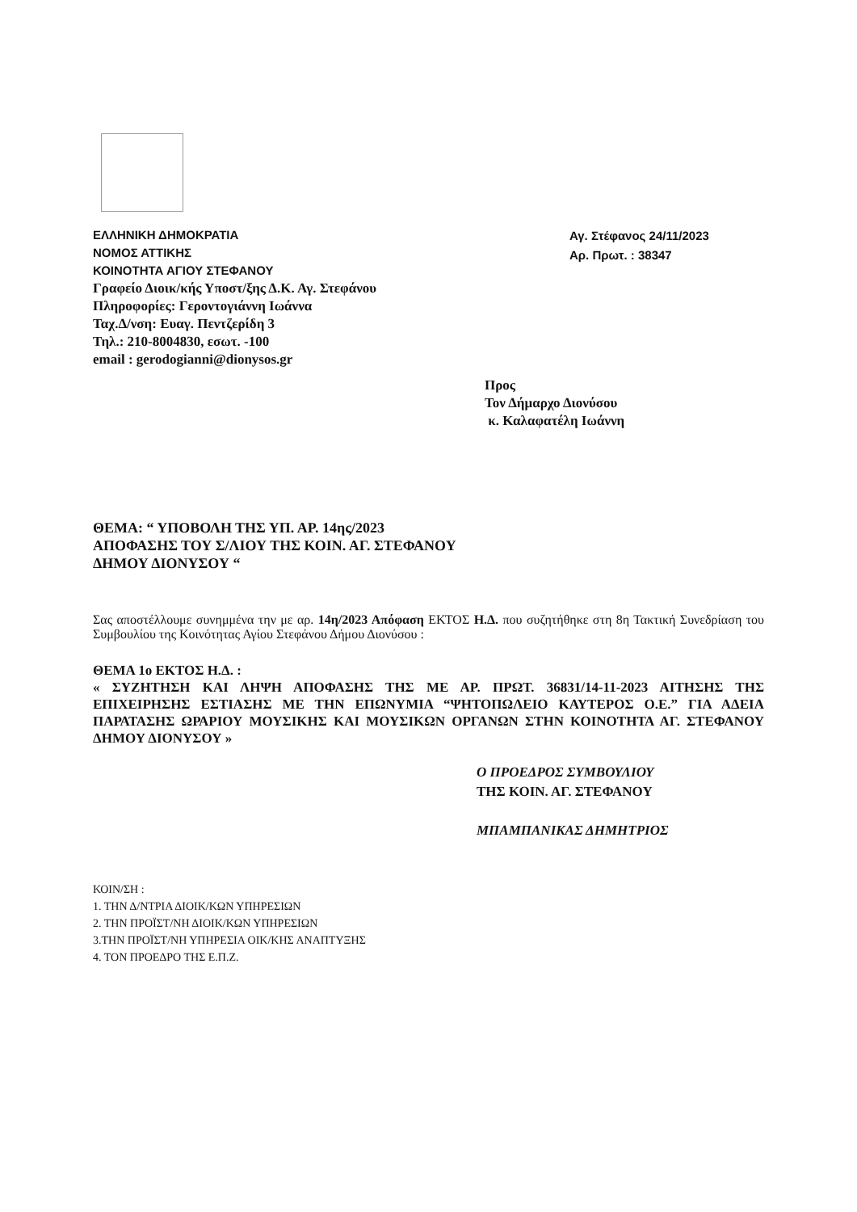ΕΛΛΗΝΙΚΗ ΔΗΜΟΚΡΑΤΙΑ
ΝΟΜΟΣ ΑΤΤΙΚΗΣ
ΚΟΙΝΟΤΗΤΑ ΑΓΙΟΥ ΣΤΕΦΑΝΟΥ
Γραφείο Διοικ/κής Υποστ/ξης Δ.Κ. Αγ. Στεφάνου
Πληροφορίες: Γεροντογιάννη Ιωάννα
Ταχ.Δ/νση: Ευαγ. Πεντζερίδη 3
Τηλ.: 210-8004830, εσωτ. -100
email : gerodogianni@dionysos.gr
Αγ. Στέφανος 24/11/2023
Αρ. Πρωτ. : 38347
Προς
Τον Δήμαρχο Διονύσου
κ. Καλαφατέλη Ιωάννη
ΘΕΜΑ: “ ΥΠΟΒΟΛΗ ΤΗΣ ΥΠ. ΑΡ. 14ης/2023
ΑΠΟΦΑΣΗΣ ΤΟΥ Σ/ΛΙΟΥ ΤΗΣ ΚΟΙΝ. ΑΓ. ΣΤΕΦΑΝΟΥ
ΔΗΜΟΥ ΔΙΟΝΥΣΟΥ “
Σας αποστέλλουμε συνημμένα την με αρ. 14η/2023 Απόφαση ΕΚΤΟΣ Η.Δ. που συζητήθηκε στη 8η Τακτική Συνεδρίαση του Συμβουλίου της Κοινότητας Αγίου Στεφάνου Δήμου Διονύσου :
ΘΕΜΑ 1ο ΕΚΤΟΣ Η.Δ. :
« ΣΥΖΗΤΗΣΗ ΚΑΙ ΛΗΨΗ ΑΠΟΦΑΣΗΣ ΤΗΣ ΜΕ ΑΡ. ΠΡΩΤ. 36831/14-11-2023 ΑΙΤΗΣΗΣ ΤΗΣ ΕΠΙΧΕΙΡΗΣΗΣ ΕΣΤΙΑΣΗΣ ΜΕ ΤΗΝ ΕΠΩΝΥΜΙΑ “ΨΗΤΟΠΩΛΕΙΟ ΚΑΥΤΕΡΟΣ Ο.Ε.” ΓΙΑ ΑΔΕΙΑ ΠΑΡΑΤΑΣΗΣ ΩΡΑΡΙΟΥ ΜΟΥΣΙΚΗΣ ΚΑΙ ΜΟΥΣΙΚΩΝ ΟΡΓΑΝΩΝ ΣΤΗΝ ΚΟΙΝΟΤΗΤΑ ΑΓ. ΣΤΕΦΑΝΟΥ ΔΗΜΟΥ ΔΙΟΝΥΣΟΥ »
Ο ΠΡΟΕΔΡΟΣ ΣΥΜΒΟΥΛΙΟΥ
ΤΗΣ ΚΟΙΝ. ΑΓ. ΣΤΕΦΑΝΟΥ
ΜΠΑΜΠΑΝΙΚΑΣ ΔΗΜΗΤΡΙΟΣ
ΚΟΙΝ/ΣΗ :
1. ΤΗΝ Δ/ΝΤΡΙΑ ΔΙΟΙΚ/ΚΩΝ ΥΠΗΡΕΣΙΩΝ
2. ΤΗΝ ΠΡΟΪΣΤ/ΝΗ ΔΙΟΙΚ/ΚΩΝ ΥΠΗΡΕΣΙΩΝ
3.ΤΗΝ ΠΡΟΪΣΤ/ΝΗ ΥΠΗΡΕΣΙΑ ΟΙΚ/ΚΗΣ ΑΝΑΠΤΥΞΗΣ
4. ΤΟΝ ΠΡΟΕΔΡΟ ΤΗΣ Ε.Π.Ζ.